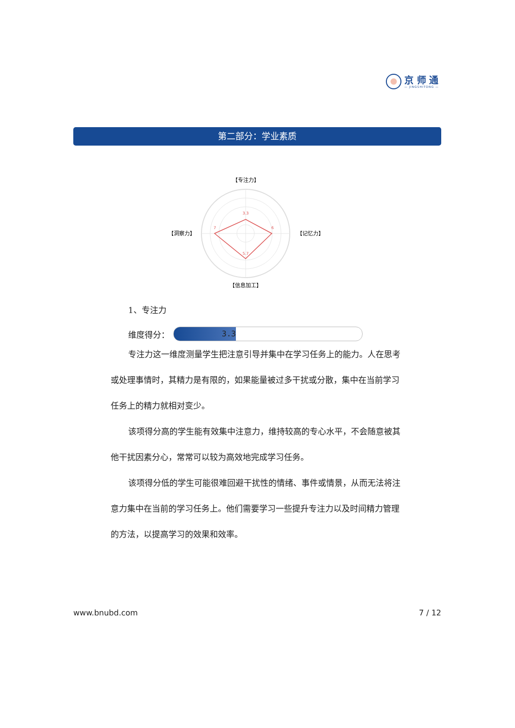京 师 通
— JINGSHITONG —
第二部分：学业素质
3.3
6
5.7
7
【专注力】
【记忆力】
【信息加工】
【洞察力】
1、专注力
维度得分：
3.3
专注力这一维度测量学生把注意引导并集中在学习任务上的能力。人在思考或处理事情时，其精力是有限的，如果能量被过多干扰或分散，集中在当前学习任务上的精力就相对变少。
该项得分高的学生能有效集中注意力，维持较高的专心水平，不会随意被其他干扰因素分心，常常可以较为高效地完成学习任务。
该项得分低的学生可能很难回避干扰性的情绪、事件或情景，从而无法将注意力集中在当前的学习任务上。他们需要学习一些提升专注力以及时间精力管理的方法，以提高学习的效果和效率。
www.bnubd.com 7 / 12